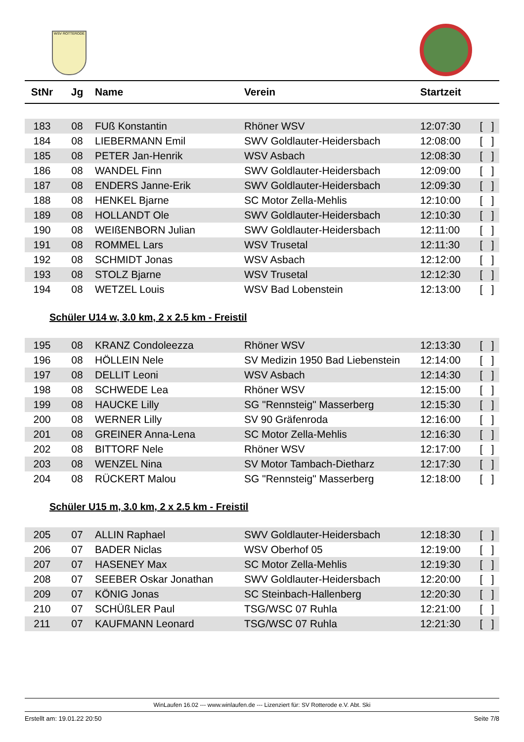WSV ROTTERODE
| StNr | Jg | Name | Verein | Startzeit | |
| --- | --- | --- | --- | --- | --- |
| 183 | 08 | FUß Konstantin | Rhöner WSV | 12:07:30 | [ ] |
| 184 | 08 | LIEBERMANN Emil | SWV Goldlauter-Heidersbach | 12:08:00 | [ ] |
| 185 | 08 | PETER Jan-Henrik | WSV Asbach | 12:08:30 | [ ] |
| 186 | 08 | WANDEL Finn | SWV Goldlauter-Heidersbach | 12:09:00 | [ ] |
| 187 | 08 | ENDERS Janne-Erik | SWV Goldlauter-Heidersbach | 12:09:30 | [ ] |
| 188 | 08 | HENKEL Bjarne | SC Motor Zella-Mehlis | 12:10:00 | [ ] |
| 189 | 08 | HOLLANDT Ole | SWV Goldlauter-Heidersbach | 12:10:30 | [ ] |
| 190 | 08 | WEIßENBORN Julian | SWV Goldlauter-Heidersbach | 12:11:00 | [ ] |
| 191 | 08 | ROMMEL Lars | WSV Trusetal | 12:11:30 | [ ] |
| 192 | 08 | SCHMIDT Jonas | WSV Asbach | 12:12:00 | [ ] |
| 193 | 08 | STOLZ Bjarne | WSV Trusetal | 12:12:30 | [ ] |
| 194 | 08 | WETZEL Louis | WSV Bad Lobenstein | 12:13:00 | [ ] |
Schüler U14 w, 3.0 km, 2 x 2.5 km - Freistil
| 195 | 08 | KRANZ Condoleezza | Rhöner WSV | 12:13:30 | [ ] |
| 196 | 08 | HÖLLEIN Nele | SV Medizin 1950 Bad Liebenstein | 12:14:00 | [ ] |
| 197 | 08 | DELLIT Leoni | WSV Asbach | 12:14:30 | [ ] |
| 198 | 08 | SCHWEDE Lea | Rhöner WSV | 12:15:00 | [ ] |
| 199 | 08 | HAUCKE Lilly | SG "Rennsteig" Masserberg | 12:15:30 | [ ] |
| 200 | 08 | WERNER Lilly | SV 90 Gräfenroda | 12:16:00 | [ ] |
| 201 | 08 | GREINER Anna-Lena | SC Motor Zella-Mehlis | 12:16:30 | [ ] |
| 202 | 08 | BITTORF Nele | Rhöner WSV | 12:17:00 | [ ] |
| 203 | 08 | WENZEL Nina | SV Motor Tambach-Dietharz | 12:17:30 | [ ] |
| 204 | 08 | RÜCKERT Malou | SG "Rennsteig" Masserberg | 12:18:00 | [ ] |
Schüler U15 m, 3.0 km, 2 x 2.5 km - Freistil
| 205 | 07 | ALLIN Raphael | SWV Goldlauter-Heidersbach | 12:18:30 | [ ] |
| 206 | 07 | BADER Niclas | WSV Oberhof 05 | 12:19:00 | [ ] |
| 207 | 07 | HASENEY Max | SC Motor Zella-Mehlis | 12:19:30 | [ ] |
| 208 | 07 | SEEBER Oskar Jonathan | SWV Goldlauter-Heidersbach | 12:20:00 | [ ] |
| 209 | 07 | KÖNIG Jonas | SC Steinbach-Hallenberg | 12:20:30 | [ ] |
| 210 | 07 | SCHÜßLER Paul | TSG/WSC 07 Ruhla | 12:21:00 | [ ] |
| 211 | 07 | KAUFMANN Leonard | TSG/WSC 07 Ruhla | 12:21:30 | [ ] |
WinLaufen 16.02 --- www.winlaufen.de --- Lizenziert für: SV Rotterode e.V. Abt. Ski
Erstellt am: 19.01.22 20:50 Seite 7/8